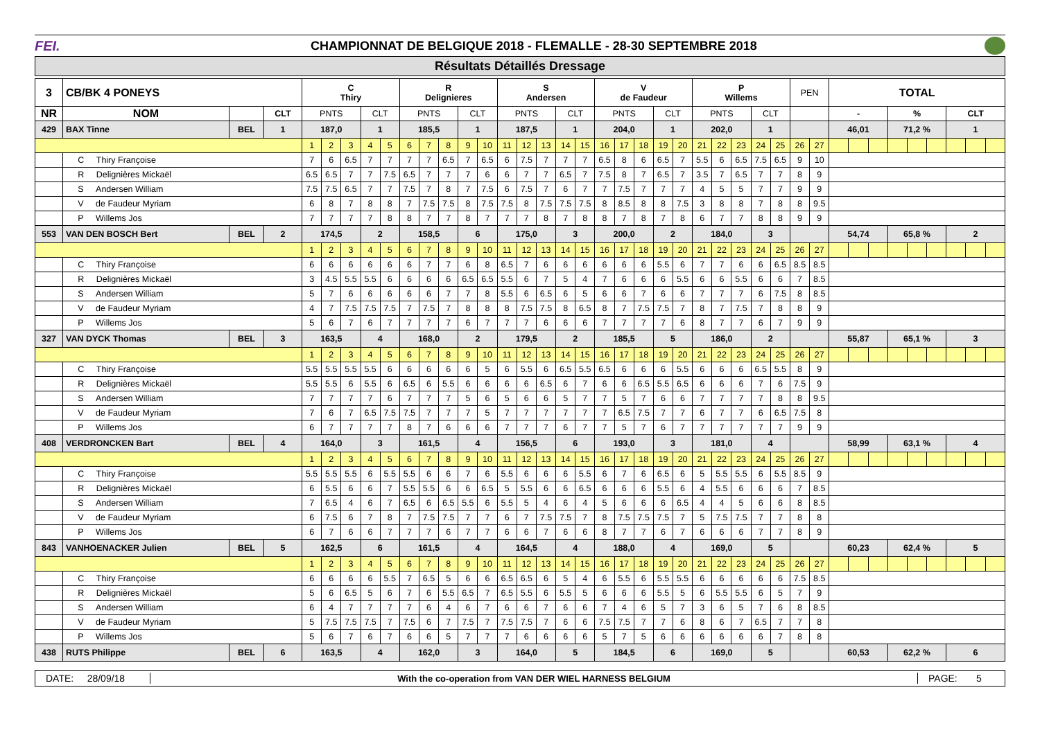FEI.
CHAMPIONNAT DE BELGIQUE 2018 - FLEMALLE - 28-30 SEPTEMBRE 2018
Résultats Détaillés Dressage
| 3 | CB/BK 4 PONEYS | | | C Thiry | | | | | R Delignieres | | | | | S Andersen | | | | | V de Faudeur | | | | | P Willems | | | | | PEN | | TOTAL | | | | | | | | |
| NR | NOM | | CLT | PNTS | | | CLT | | PNTS | | | CLT | | PNTS | | | CLT | | PNTS | | | CLT | | PNTS | | | CLT | | | | - | | | % | | | CLT | | |
| 429 | BAX Tinne | BEL | 1 | 187,0 | | | 1 | | 185,5 | | | 1 | | 187,5 | | | 1 | | 204,0 | | | 1 | | 202,0 | | | 1 | | | | 46,01 | | | 71,2 % | | | 1 | | |
| | | | | 1 | 2 | 3 | 4 | 5 | 6 | 7 | 8 | 9 | 10 | 11 | 12 | 13 | 14 | 15 | 16 | 17 | 18 | 19 | 20 | 21 | 22 | 23 | 24 | 25 | 26 | 27 | | | | | | | | | |
| | C Thiry Françoise | | | 7 | 6 | 6.5 | 7 | 7 | 7 | 7 | 6.5 | 7 | 6.5 | 6 | 7.5 | 7 | 7 | 7 | 6.5 | 8 | 6 | 6.5 | 7 | 5.5 | 6 | 6.5 | 7.5 | 6.5 | 9 | 10 | | | | | | | | | |
| | R Delignières Mickaël | | | 6.5 | 6.5 | 7 | 7 | 7.5 | 6.5 | 7 | 7 | 7 | 6 | 6 | 7 | 7 | 6.5 | 7 | 7.5 | 8 | 7 | 6.5 | 7 | 3.5 | 7 | 6.5 | 7 | 7 | 8 | 9 | | | | | | | | | |
| | S Andersen William | | | 7.5 | 7.5 | 6.5 | 7 | 7 | 7.5 | 7 | 8 | 7 | 7.5 | 6 | 7.5 | 7 | 6 | 7 | 7 | 7.5 | 7 | 7 | 7 | 4 | 5 | 5 | 7 | 7 | 9 | 9 | | | | | | | | | |
| | V de Faudeur Myriam | | | 6 | 8 | 7 | 8 | 8 | 7 | 7.5 | 7.5 | 8 | 7.5 | 7.5 | 8 | 7.5 | 7.5 | 7.5 | 8 | 8.5 | 8 | 8 | 7.5 | 3 | 8 | 8 | 7 | 8 | 8 | 9.5 | | | | | | | | | |
| | P Willems Jos | | | 7 | 7 | 7 | 7 | 8 | 8 | 7 | 7 | 8 | 7 | 7 | 7 | 8 | 7 | 8 | 8 | 7 | 8 | 7 | 8 | 6 | 7 | 7 | 8 | 8 | 9 | 9 | | | | | | | | | |
| 553 | VAN DEN BOSCH Bert | BEL | 2 | 174,5 | | | 2 | | 158,5 | | | 6 | | 175,0 | | | 3 | | 200,0 | | | 2 | | 184,0 | | | 3 | | | | 54,74 | | | 65,8 % | | | 2 | | |
| | | | | 1 | 2 | 3 | 4 | 5 | 6 | 7 | 8 | 9 | 10 | 11 | 12 | 13 | 14 | 15 | 16 | 17 | 18 | 19 | 20 | 21 | 22 | 23 | 24 | 25 | 26 | 27 | | | | | | | | | |
| | C Thiry Françoise | | | 6 | 6 | 6 | 6 | 6 | 6 | 7 | 7 | 6 | 8 | 6.5 | 7 | 6 | 6 | 6 | 6 | 6 | 6 | 5.5 | 6 | 7 | 7 | 6 | 6 | 6.5 | 8.5 | 8.5 | | | | | | | | | |
| | R Delignières Mickaël | | | 3 | 4.5 | 5.5 | 5.5 | 6 | 6 | 6 | 6 | 6.5 | 6.5 | 5.5 | 6 | 7 | 5 | 4 | 7 | 6 | 6 | 6 | 5.5 | 6 | 6 | 5.5 | 6 | 6 | 7 | 8.5 | | | | | | | | | |
| | S Andersen William | | | 5 | 7 | 6 | 6 | 6 | 6 | 6 | 7 | 7 | 8 | 5.5 | 6 | 6.5 | 6 | 5 | 6 | 6 | 7 | 6 | 6 | 7 | 7 | 7 | 6 | 7.5 | 8 | 8.5 | | | | | | | | | |
| | V de Faudeur Myriam | | | 4 | 7 | 7.5 | 7.5 | 7.5 | 7 | 7.5 | 7 | 8 | 8 | 8 | 7.5 | 7.5 | 8 | 6.5 | 8 | 7 | 7.5 | 7.5 | 7 | 8 | 7 | 7.5 | 7 | 8 | 8 | 9 | | | | | | | | | |
| | P Willems Jos | | | 5 | 6 | 7 | 6 | 7 | 7 | 7 | 7 | 6 | 7 | 7 | 7 | 6 | 6 | 6 | 7 | 7 | 7 | 7 | 6 | 8 | 7 | 7 | 6 | 7 | 9 | 9 | | | | | | | | | |
| 327 | VAN DYCK Thomas | BEL | 3 | 163,5 | | | 4 | | 168,0 | | | 2 | | 179,5 | | | 2 | | 185,5 | | | 5 | | 186,0 | | | 2 | | | | 55,87 | | | 65,1 % | | | 3 | | |
| | | | | 1 | 2 | 3 | 4 | 5 | 6 | 7 | 8 | 9 | 10 | 11 | 12 | 13 | 14 | 15 | 16 | 17 | 18 | 19 | 20 | 21 | 22 | 23 | 24 | 25 | 26 | 27 | | | | | | | | | |
| | C Thiry Françoise | | | 5.5 | 5.5 | 5.5 | 5.5 | 6 | 6 | 6 | 6 | 6 | 5 | 6 | 5.5 | 6 | 6.5 | 5.5 | 6.5 | 6 | 6 | 6 | 5.5 | 6 | 6 | 6 | 6.5 | 5.5 | 8 | 9 | | | | | | | | | |
| | R Delignières Mickaël | | | 5.5 | 5.5 | 6 | 5.5 | 6 | 6.5 | 6 | 5.5 | 6 | 6 | 6 | 6 | 6.5 | 6 | 7 | 6 | 6 | 6.5 | 5.5 | 6.5 | 6 | 6 | 6 | 7 | 6 | 7.5 | 9 | | | | | | | | | |
| | S Andersen William | | | 7 | 7 | 7 | 7 | 6 | 7 | 7 | 7 | 5 | 6 | 5 | 6 | 6 | 5 | 7 | 7 | 5 | 7 | 6 | 6 | 7 | 7 | 7 | 7 | 8 | 8 | 9.5 | | | | | | | | | |
| | V de Faudeur Myriam | | | 7 | 6 | 7 | 6.5 | 7.5 | 7.5 | 7 | 7 | 7 | 5 | 7 | 7 | 7 | 7 | 7 | 7 | 6.5 | 7.5 | 7 | 7 | 6 | 7 | 7 | 6 | 6.5 | 7.5 | 8 | | | | | | | | | |
| | P Willems Jos | | | 6 | 7 | 7 | 7 | 7 | 8 | 7 | 6 | 6 | 6 | 7 | 7 | 7 | 6 | 7 | 7 | 5 | 7 | 6 | 7 | 7 | 7 | 7 | 7 | 7 | 9 | 9 | | | | | | | | | |
| 408 | VERDRONCKEN Bart | BEL | 4 | 164,0 | | | 3 | | 161,5 | | | 4 | | 156,5 | | | 6 | | 193,0 | | | 3 | | 181,0 | | | 4 | | | | 58,99 | | | 63,1 % | | | 4 | | |
| | | | | 1 | 2 | 3 | 4 | 5 | 6 | 7 | 8 | 9 | 10 | 11 | 12 | 13 | 14 | 15 | 16 | 17 | 18 | 19 | 20 | 21 | 22 | 23 | 24 | 25 | 26 | 27 | | | | | | | | | |
| | C Thiry Françoise | | | 5.5 | 5.5 | 5.5 | 6 | 5.5 | 5.5 | 6 | 6 | 7 | 6 | 5.5 | 6 | 6 | 6 | 5.5 | 6 | 7 | 6 | 6.5 | 6 | 5 | 5.5 | 5.5 | 6 | 5.5 | 8.5 | 9 | | | | | | | | | |
| | R Delignières Mickaël | | | 6 | 5.5 | 6 | 6 | 7 | 5.5 | 5.5 | 6 | 6 | 6.5 | 5 | 5.5 | 6 | 6 | 6.5 | 6 | 6 | 6 | 5.5 | 6 | 4 | 5.5 | 6 | 6 | 6 | 7 | 8.5 | | | | | | | | | |
| | S Andersen William | | | 7 | 6.5 | 4 | 6 | 7 | 6.5 | 6 | 6.5 | 5.5 | 6 | 5.5 | 5 | 4 | 6 | 4 | 5 | 6 | 6 | 6 | 6.5 | 4 | 4 | 5 | 6 | 6 | 8 | 8.5 | | | | | | | | | |
| | V de Faudeur Myriam | | | 6 | 7.5 | 6 | 7 | 8 | 7 | 7.5 | 7.5 | 7 | 7 | 6 | 7 | 7.5 | 7.5 | 7 | 8 | 7.5 | 7.5 | 7.5 | 7 | 5 | 7.5 | 7.5 | 7 | 7 | 8 | 8 | | | | | | | | | |
| | P Willems Jos | | | 6 | 7 | 6 | 6 | 7 | 7 | 7 | 6 | 7 | 7 | 6 | 6 | 7 | 6 | 6 | 8 | 7 | 7 | 6 | 7 | 6 | 6 | 6 | 7 | 7 | 8 | 9 | | | | | | | | | |
| 843 | VANHOENACKER Julien | BEL | 5 | 162,5 | | | 6 | | 161,5 | | | 4 | | 164,5 | | | 4 | | 188,0 | | | 4 | | 169,0 | | | 5 | | | | 60,23 | | | 62,4 % | | | 5 | | |
| | | | | 1 | 2 | 3 | 4 | 5 | 6 | 7 | 8 | 9 | 10 | 11 | 12 | 13 | 14 | 15 | 16 | 17 | 18 | 19 | 20 | 21 | 22 | 23 | 24 | 25 | 26 | 27 | | | | | | | | | |
| | C Thiry Françoise | | | 6 | 6 | 6 | 6 | 5.5 | 7 | 6.5 | 5 | 6 | 6 | 6.5 | 6.5 | 6 | 5 | 4 | 6 | 5.5 | 6 | 5.5 | 5.5 | 6 | 6 | 6 | 6 | 6 | 7.5 | 8.5 | | | | | | | | | |
| | R Delignières Mickaël | | | 5 | 6 | 6.5 | 5 | 6 | 7 | 6 | 5.5 | 6.5 | 7 | 6.5 | 5.5 | 6 | 5.5 | 5 | 6 | 6 | 6 | 5.5 | 5 | 6 | 5.5 | 5.5 | 6 | 5 | 7 | 9 | | | | | | | | | |
| | S Andersen William | | | 6 | 4 | 7 | 7 | 7 | 7 | 6 | 4 | 6 | 7 | 6 | 6 | 7 | 6 | 6 | 7 | 4 | 6 | 5 | 7 | 3 | 6 | 5 | 7 | 6 | 8 | 8.5 | | | | | | | | | |
| | V de Faudeur Myriam | | | 5 | 7.5 | 7.5 | 7.5 | 7 | 7.5 | 6 | 7 | 7.5 | 7 | 7.5 | 7.5 | 7 | 6 | 6 | 7.5 | 7.5 | 7 | 7 | 6 | 8 | 6 | 7 | 6.5 | 7 | 7 | 8 | | | | | | | | | |
| | P Willems Jos | | | 5 | 6 | 7 | 6 | 7 | 6 | 6 | 5 | 7 | 7 | 7 | 6 | 6 | 6 | 6 | 5 | 7 | 5 | 6 | 6 | 6 | 6 | 6 | 6 | 7 | 8 | 8 | | | | | | | | | |
| 438 | RUTS Philippe | BEL | 6 | 163,5 | | | 4 | | 162,0 | | | 3 | | 164,0 | | | 5 | | 184,5 | | | 6 | | 169,0 | | | 5 | | | | 60,53 | | | 62,2 % | | | 6 | | |
DATE: 28/09/18 With the co-operation from VAN DER WIEL HARNESS BELGIUM PAGE: 5